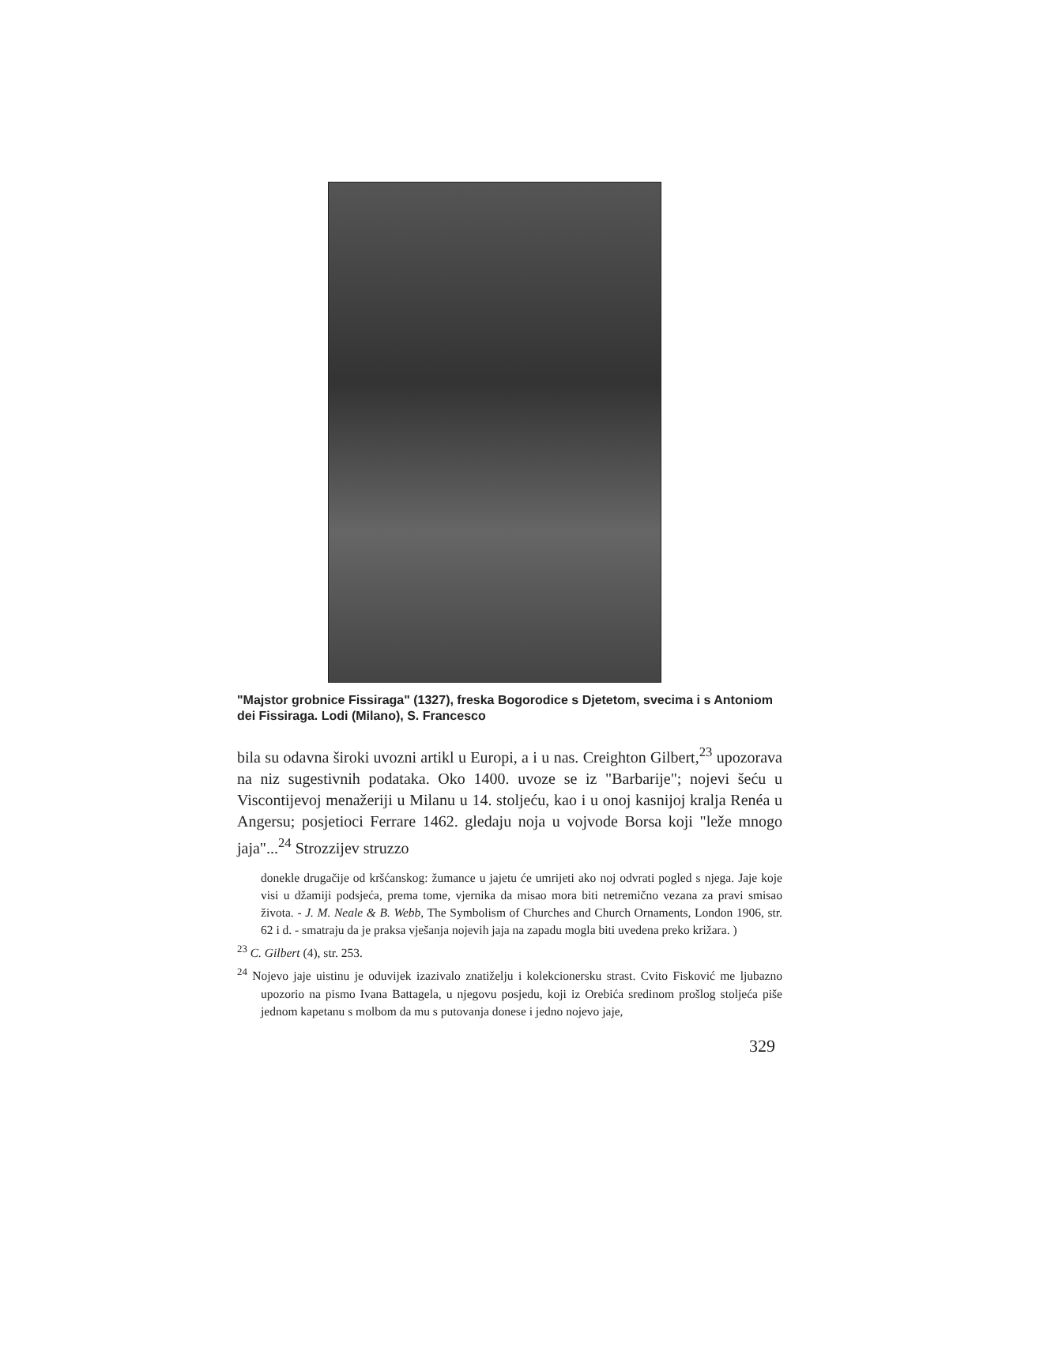"Majstor grobnice Fissiraga" (1327), freska Bogorodice s Djetetom, svecima i s Antoniom dei Fissiraga. Lodi (Milano), S. Francesco
bila su odavna široki uvozni artikl u Europi, a i u nas. Creighton Gilbert,<sup>23</sup> upozorava na niz sugestivnih podataka. Oko 1400. uvoze se iz "Barbarije"; nojevi šeću u Viscontijevoj menažeriji u Milanu u 14. stoljeću, kao i u onoj kasnijoj kralja Renéa u Angersu; posjetioci Ferrare 1462. gledaju noja u vojvode Borsa koji "leže mnogo jaja"...<sup>24</sup> Strozzijev struzzo
donekle drugačije od kršćanskog: žumance u jajetu će umrijeti ako noj odvrati pogled s njega. Jaje koje visi u džamiji podsjeća, prema tome, vjernika da misao mora biti netremično vezana za pravi smisao života. - J. M. Neale & B. Webb, The Symbolism of Churches and Church Ornaments, London 1906, str. 62 i d. - smatraju da je praksa vješanja nojevih jaja na zapadu mogla biti uvedena preko križara. )
<sup>23</sup> C. Gilbert (4), str. 253.
<sup>24</sup> Nojevo jaje uistinu je oduvijek izazivalo znatiželju i kolekcionersku strast. Cvito Fisković me ljubazno upozorio na pismo Ivana Battagela, u njegovu posjedu, koji iz Orebića sredinom prošlog stoljeća piše jednom kapetanu s molbom da mu s putovanja donese i jedno nojevo jaje,
329